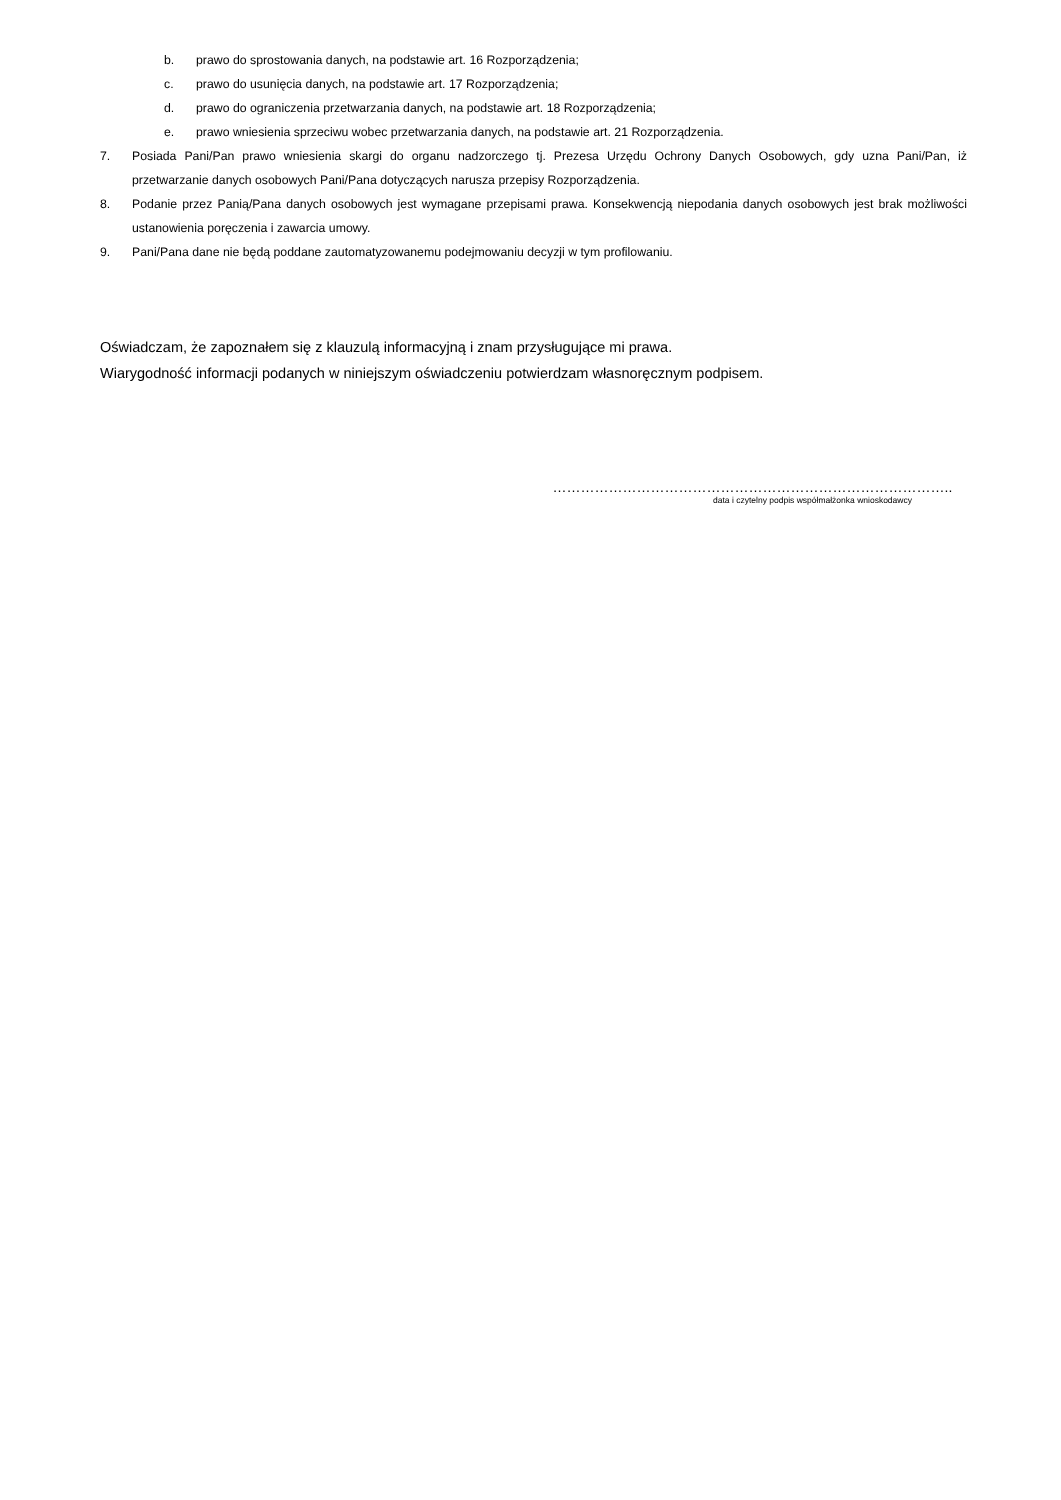b. prawo do sprostowania danych, na podstawie art. 16 Rozporządzenia;
c. prawo do usunięcia danych, na podstawie art. 17 Rozporządzenia;
d. prawo do ograniczenia przetwarzania danych, na podstawie art. 18 Rozporządzenia;
e. prawo wniesienia sprzeciwu wobec przetwarzania danych, na podstawie art. 21 Rozporządzenia.
7. Posiada Pani/Pan prawo wniesienia skargi do organu nadzorczego tj. Prezesa Urzędu Ochrony Danych Osobowych, gdy uzna Pani/Pan, iż przetwarzanie danych osobowych Pani/Pana dotyczących narusza przepisy Rozporządzenia.
8. Podanie przez Panią/Pana danych osobowych jest wymagane przepisami prawa. Konsekwencją niepodania danych osobowych jest brak możliwości ustanowienia poręczenia i zawarcia umowy.
9. Pani/Pana dane nie będą poddane zautomatyzowanemu podejmowaniu decyzji w tym profilowaniu.
Oświadczam, że zapoznałem się z klauzulą informacyjną i znam przysługujące mi prawa.
Wiarygodność informacji podanych w niniejszym oświadczeniu potwierdzam własnoręcznym podpisem.
…………………………………………………………………………..
data i czytelny podpis współmałżonka wnioskodawcy